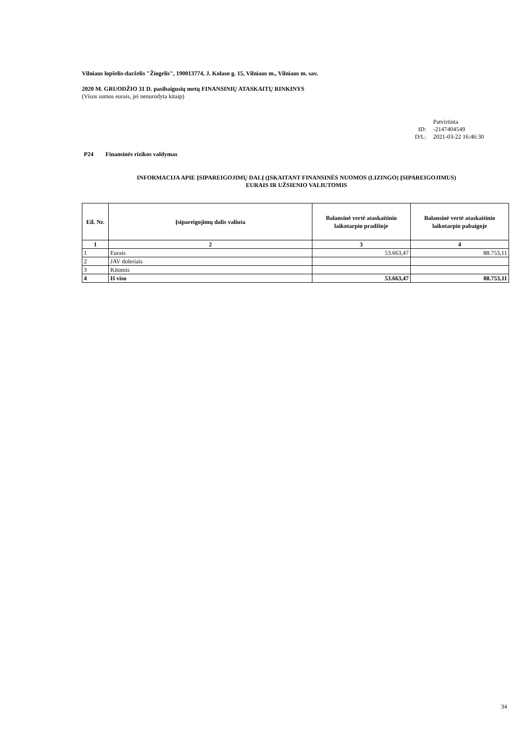Vilniaus lopšelis-darželis "Žiogelis", 190013774, J. Kolaso g. 15, Vilniaus m., Vilniaus m. sav.
2020 M. GRUODŽIO 31 D. pasibaigusių metų FINANSINIŲ ATASKAITŲ RINKINYS
(Visos sumos eurais, jei nenurodyta kitaip)
Patvirtinta ID: -2147404549 D/L: 2021-03-22 16:46:30
P24 Finansinės rizikos valdymas
INFORMACIJA APIE ĮSIPAREIGOJIMŲ DALĮ (ĮSKAITANT FINANSINĖS NUOMOS (LIZINGO) ĮSIPAREIGOJIMUS)
EURAIS IR UŽSIENIO VALIUTOMIS
| Eil. Nr. | Įsipareigojimų dalis valiuta | Balansinė vertė ataskaitinio laikotarpio pradžioje | Balansinė vertė ataskaitinio laikotarpio pabaigoje |
| --- | --- | --- | --- |
| 1 | 2 | 3 | 4 |
| 1 | Eurais | 53.663,47 | 88.753,11 |
| 2 | JAV doleriais | | |
| 3 | Kitomis | | |
| 4 | Iš viso | 53.663,47 | 88.753,11 |
34